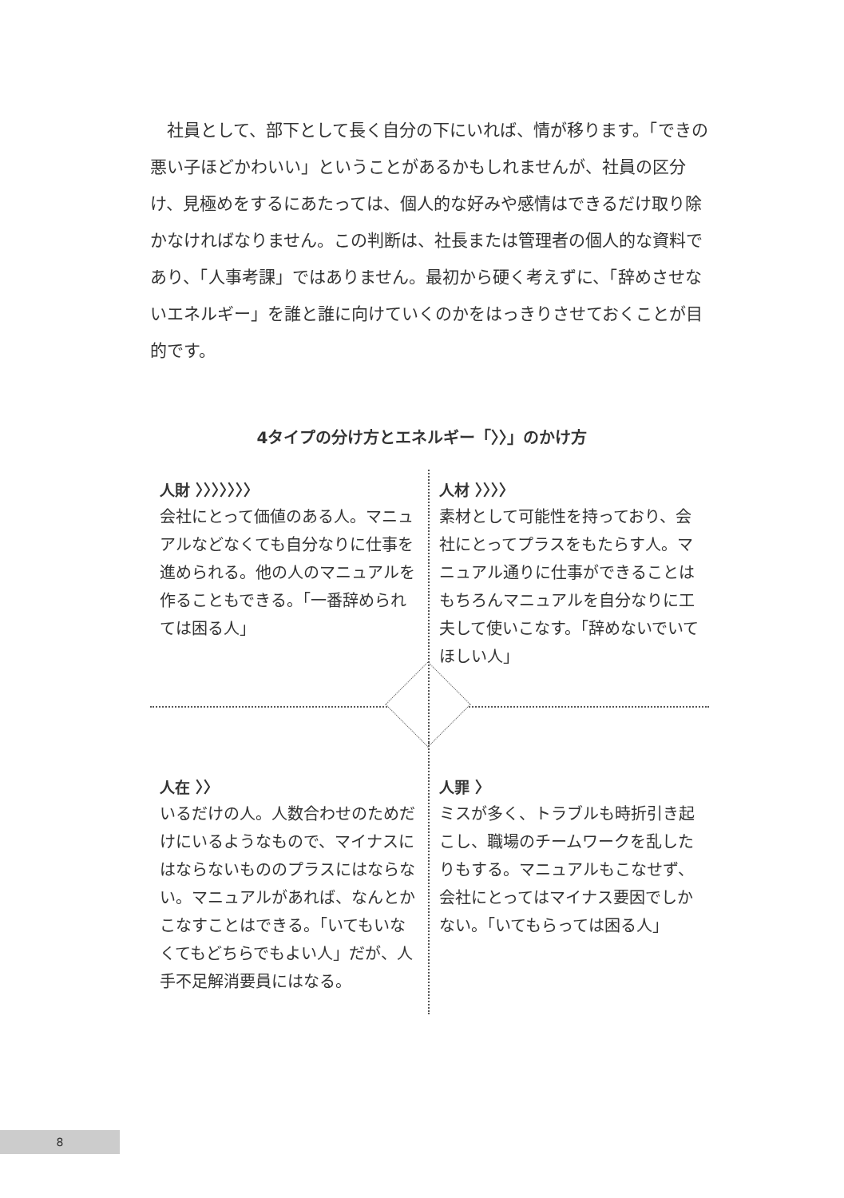社員として、部下として長く自分の下にいれば、情が移ります。「できの悪い子ほどかわいい」ということがあるかもしれませんが、社員の区分け、見極めをするにあたっては、個人的な好みや感情はできるだけ取り除かなければなりません。この判断は、社長または管理者の個人的な資料であり、「人事考課」ではありません。最初から硬く考えずに、「辞めさせないエネルギー」を誰と誰に向けていくのかをはっきりさせておくことが目的です。
4タイプの分け方とエネルギー「〉〉」のかけ方
人財 〉〉〉〉〉〉〉
会社にとって価値のある人。マニュアルなどなくても自分なりに仕事を進められる。他の人のマニュアルを作ることもできる。「一番辞められては困る人」
人材 〉〉〉〉
素材として可能性を持っており、会社にとってプラスをもたらす人。マニュアル通りに仕事ができることはもちろんマニュアルを自分なりに工夫して使いこなす。「辞めないでいてほしい人」
人在 〉〉
いるだけの人。人数合わせのためだけにいるようなもので、マイナスにはならないもののプラスにはならない。マニュアルがあれば、なんとかこなすことはできる。「いてもいなくてもどちらでもよい人」だが、人手不足解消要員にはなる。
人罪 〉
ミスが多く、トラブルも時折引き起こし、職場のチームワークを乱したりもする。マニュアルもこなせず、会社にとってはマイナス要因でしかない。「いてもらっては困る人」
8